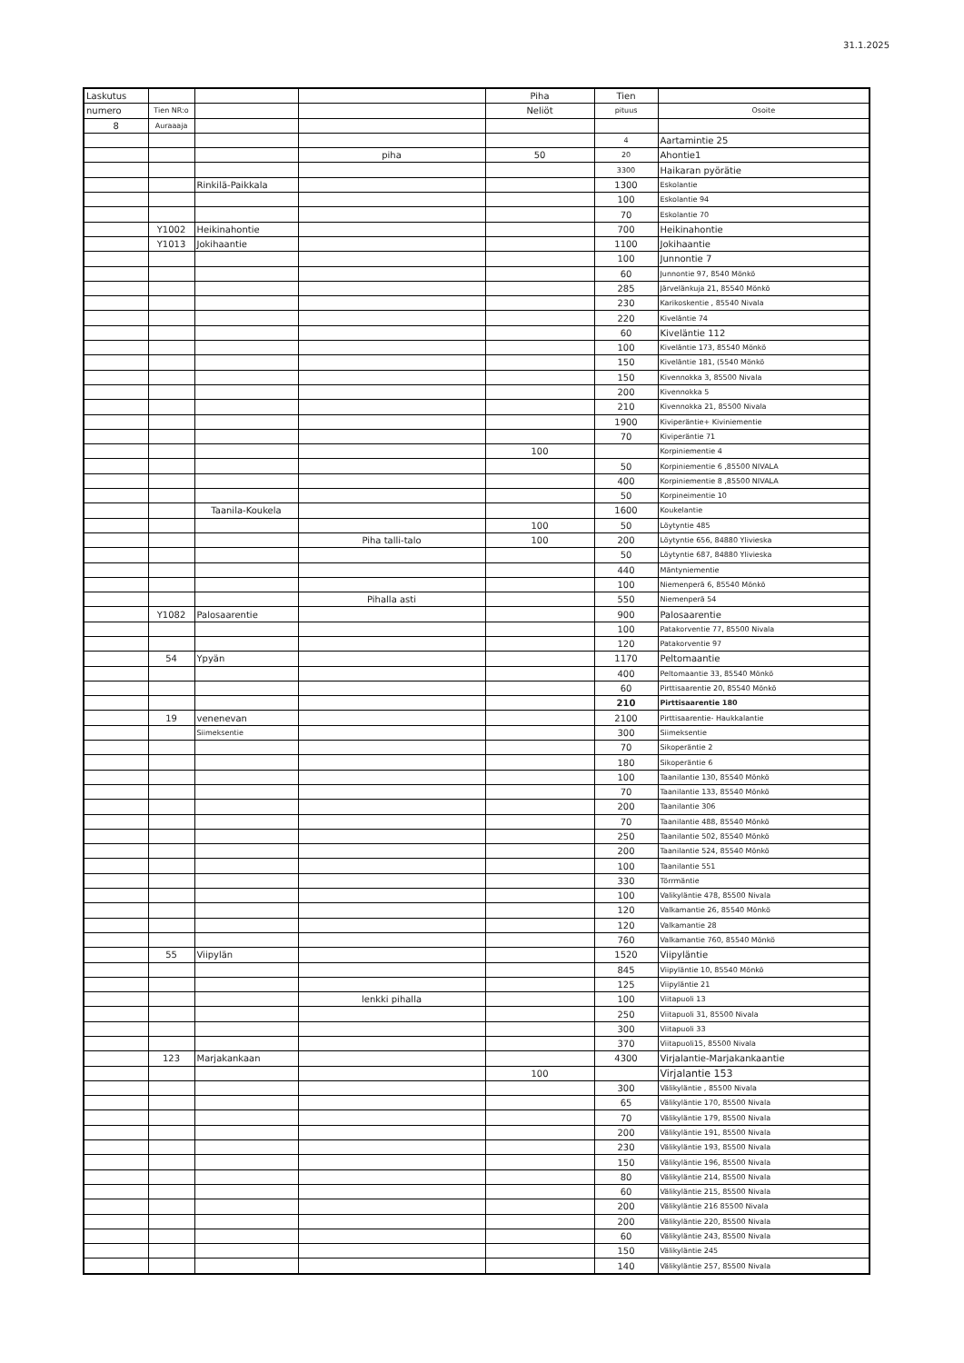31.1.2025
| Laskutus | | | | Piha | Tien | |
| --- | --- | --- | --- | --- | --- | --- |
| numero | Tien NR:o | | | Neliöt | pituus | Osoite |
| 8 | Auraaaja | | | | | |
| | | | | | 4 | Aartamintie 25 |
| | | | piha | 50 | 20 | Ahontie1 |
| | | | | | 3300 | Haikaran pyörätie |
| | | Rinkilä-Paikkala | | | 1300 | Eskolantie |
| | | | | | 100 | Eskolantie 94 |
| | | | | | 70 | Eskolantie 70 |
| | Y1002 | Heikinahontie | | | 700 | Heikinahontie |
| | Y1013 | Jokihaantie | | | 1100 | Jokihaantie |
| | | | | | 100 | Junnontie 7 |
| | | | | | 60 | Junnontie 97, 8540 Mönkö |
| | | | | | 285 | Järvelänkuja 21, 85540 Mönkö |
| | | | | | 230 | Karikoskentie , 85540 Nivala |
| | | | | | 220 | Kiveläntie 74 |
| | | | | | 60 | Kiveläntie 112 |
| | | | | | 100 | Kiveläntie 173, 85540 Mönkö |
| | | | | | 150 | Kiveläntie 181, (5540 Mönkö |
| | | | | | 150 | Kivennokka 3, 85500 Nivala |
| | | | | | 200 | Kivennokka 5 |
| | | | | | 210 | Kivennokka 21, 85500 Nivala |
| | | | | | 1900 | Kiviperäntie+ Kiviniementie |
| | | | | | 70 | Kiviperäntie 71 |
| | | | | 100 | | Korpiniementie 4 |
| | | | | | 50 | Korpiniementie 6 ,85500 NIVALA |
| | | | | | 400 | Korpiniementie 8 ,85500 NIVALA |
| | | | | | 50 | Korpineimentie 10 |
| | | Taanila-Koukela | | | 1600 | Koukelantie |
| | | | | 100 | 50 | Löytyntie 485 |
| | | | Piha talli-talo | 100 | 200 | Löytyntie 656, 84880 Ylivieska |
| | | | | | 50 | Löytyntie 687, 84880 Ylivieska |
| | | | | | 440 | Mäntyniementie |
| | | | | | 100 | Niemenperä 6, 85540 Mönkö |
| | | | Pihalla asti | | 550 | Niemenperä 54 |
| | Y1082 | Palosaarentie | | | 900 | Palosaarentie |
| | | | | | 100 | Patakorventie 77, 85500 Nivala |
| | | | | | 120 | Patakorventie 97 |
| | 54 | Ypyän | | | 1170 | Peltomaantie |
| | | | | | 400 | Peltomaantie 33, 85540 Mönkö |
| | | | | | 60 | Pirttisaarentie 20, 85540 Mönkö |
| | | | | | 210 | Pirttisaarentie 180 |
| | 19 | venenevan | | | 2100 | Pirttisaarentie- Haukkalantie |
| | | Siimeksentie | | | 300 | Siimeksentie |
| | | | | | 70 | Sikoperäntie 2 |
| | | | | | 180 | Sikoperäntie 6 |
| | | | | | 100 | Taanilantie 130, 85540 Mönkö |
| | | | | | 70 | Taanilantie 133, 85540 Mönkö |
| | | | | | 200 | Taanilantie 306 |
| | | | | | 70 | Taanilantie 488, 85540 Mönkö |
| | | | | | 250 | Taanilantie 502, 85540 Mönkö |
| | | | | | 200 | Taanilantie 524, 85540 Mönkö |
| | | | | | 100 | Taanilantie 551 |
| | | | | | 330 | Törrmäntie |
| | | | | | 100 | Valikyläntie 478, 85500 Nivala |
| | | | | | 120 | Valkamantie 26, 85540 Mönkö |
| | | | | | 120 | Valkamantie 28 |
| | | | | | 760 | Valkamantie 760, 85540 Mönkö |
| | 55 | Viipylän | | | 1520 | Viipyläntie |
| | | | | | 845 | Viipyläntie 10, 85540 Mönkö |
| | | | | | 125 | Viipyläntie 21 |
| | | | lenkki pihalla | | 100 | Viitapuoli 13 |
| | | | | | 250 | Viitapuoli 31, 85500 Nivala |
| | | | | | 300 | Viitapuoli 33 |
| | | | | | 370 | Viitapuoli15, 85500 Nivala |
| | 123 | Marjakankaan | | | 4300 | Virjalantie-Marjakankaantie |
| | | | | 100 | | Virjalantie 153 |
| | | | | | 300 | Välikyläntie , 85500 Nivala |
| | | | | | 65 | Välikyläntie 170, 85500 Nivala |
| | | | | | 70 | Välikyläntie 179, 85500 Nivala |
| | | | | | 200 | Välikyläntie 191, 85500 Nivala |
| | | | | | 230 | Välikyläntie 193, 85500 Nivala |
| | | | | | 150 | Välikyläntie 196, 85500 Nivala |
| | | | | | 80 | Välikyläntie 214, 85500 Nivala |
| | | | | | 60 | Välikyläntie 215, 85500 Nivala |
| | | | | | 200 | Välikyläntie 216 85500 Nivala |
| | | | | | 200 | Välikyläntie 220, 85500 Nivala |
| | | | | | 60 | Välikyläntie 243, 85500 Nivala |
| | | | | | 150 | Välikyläntie 245 |
| | | | | | 140 | Välikyläntie 257, 85500 Nivala |